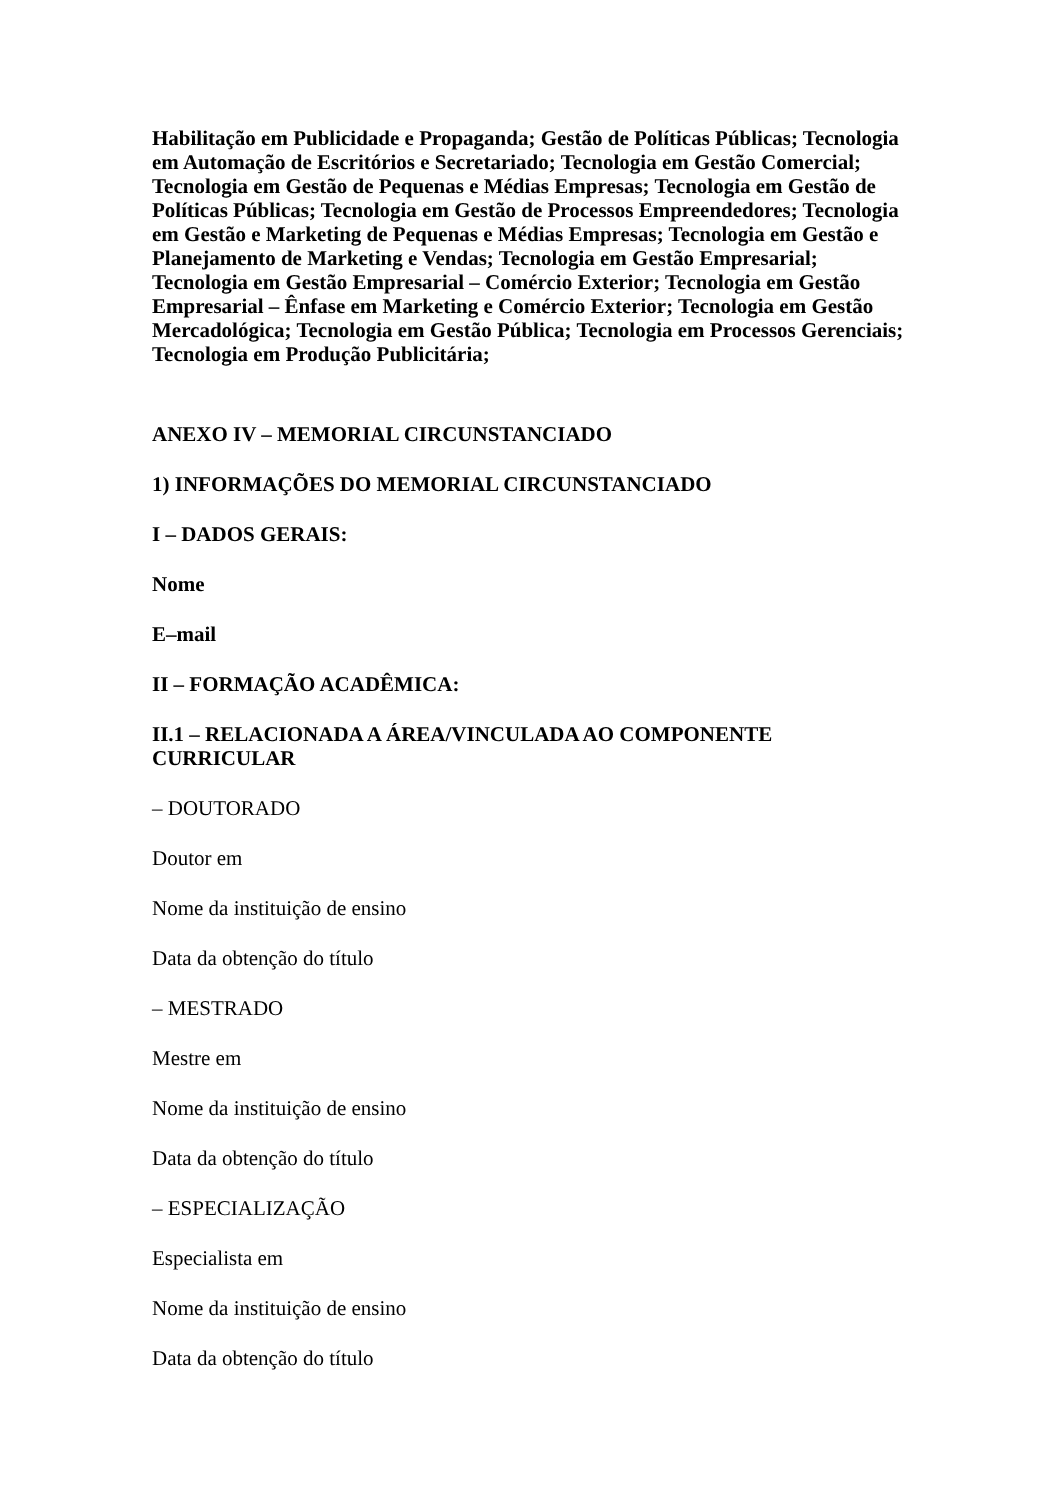Habilitação em Publicidade e Propaganda; Gestão de Políticas Públicas; Tecnologia em Automação de Escritórios e Secretariado; Tecnologia em Gestão Comercial; Tecnologia em Gestão de Pequenas e Médias Empresas; Tecnologia em Gestão de Políticas Públicas; Tecnologia em Gestão de Processos Empreendedores; Tecnologia em Gestão e Marketing de Pequenas e Médias Empresas; Tecnologia em Gestão e Planejamento de Marketing e Vendas; Tecnologia em Gestão Empresarial; Tecnologia em Gestão Empresarial – Comércio Exterior; Tecnologia em Gestão Empresarial – Ênfase em Marketing e Comércio Exterior; Tecnologia em Gestão Mercadológica; Tecnologia em Gestão Pública; Tecnologia em Processos Gerenciais; Tecnologia em Produção Publicitária;
ANEXO IV – MEMORIAL CIRCUNSTANCIADO
1) INFORMAÇÕES DO MEMORIAL CIRCUNSTANCIADO
I – DADOS GERAIS:
Nome
E–mail
II – FORMAÇÃO ACADÊMICA:
II.1 – RELACIONADA A ÁREA/VINCULADA AO COMPONENTE CURRICULAR
– DOUTORADO
Doutor em
Nome da instituição de ensino
Data da obtenção do título
– MESTRADO
Mestre em
Nome da instituição de ensino
Data da obtenção do título
– ESPECIALIZAÇÃO
Especialista em
Nome da instituição de ensino
Data da obtenção do título